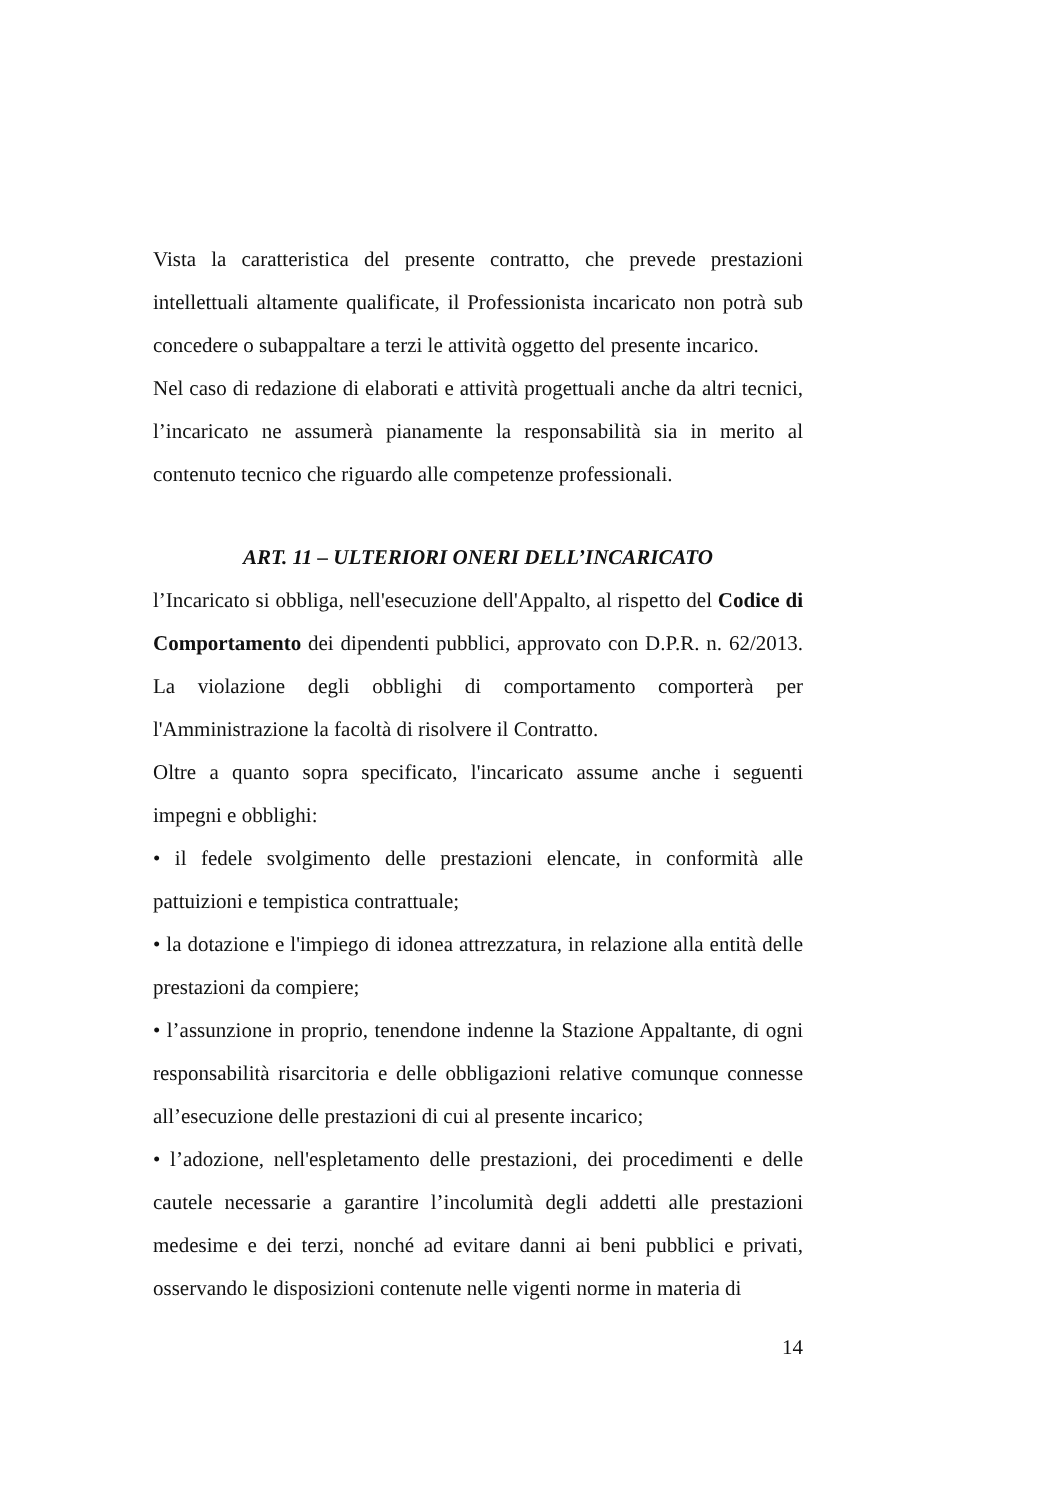Vista la caratteristica del presente contratto, che prevede prestazioni intellettuali altamente qualificate, il Professionista incaricato non potrà sub concedere o subappaltare a terzi le attività oggetto del presente incarico.
Nel caso di redazione di elaborati e attività progettuali anche da altri tecnici, l’incaricato ne assumerà pianamente la responsabilità sia in merito al contenuto tecnico che riguardo alle competenze professionali.
ART. 11 – ULTERIORI ONERI DELL’INCARICATO
l’Incaricato si obbliga, nell'esecuzione dell'Appalto, al rispetto del Codice di Comportamento dei dipendenti pubblici, approvato con D.P.R. n. 62/2013. La violazione degli obblighi di comportamento comporterà per l'Amministrazione la facoltà di risolvere il Contratto.
Oltre a quanto sopra specificato, l'incaricato assume anche i seguenti impegni e obblighi:
• il fedele svolgimento delle prestazioni elencate, in conformità alle pattuizioni e tempistica contrattuale;
• la dotazione e l'impiego di idonea attrezzatura, in relazione alla entità delle prestazioni da compiere;
• l’assunzione in proprio, tenendone indenne la Stazione Appaltante, di ogni responsabilità risarcitoria e delle obbligazioni relative comunque connesse all’esecuzione delle prestazioni di cui al presente incarico;
• l’adozione, nell'espletamento delle prestazioni, dei procedimenti e delle cautele necessarie a garantire l’incolumità degli addetti alle prestazioni medesime e dei terzi, nonché ad evitare danni ai beni pubblici e privati, osservando le disposizioni contenute nelle vigenti norme in materia di
14